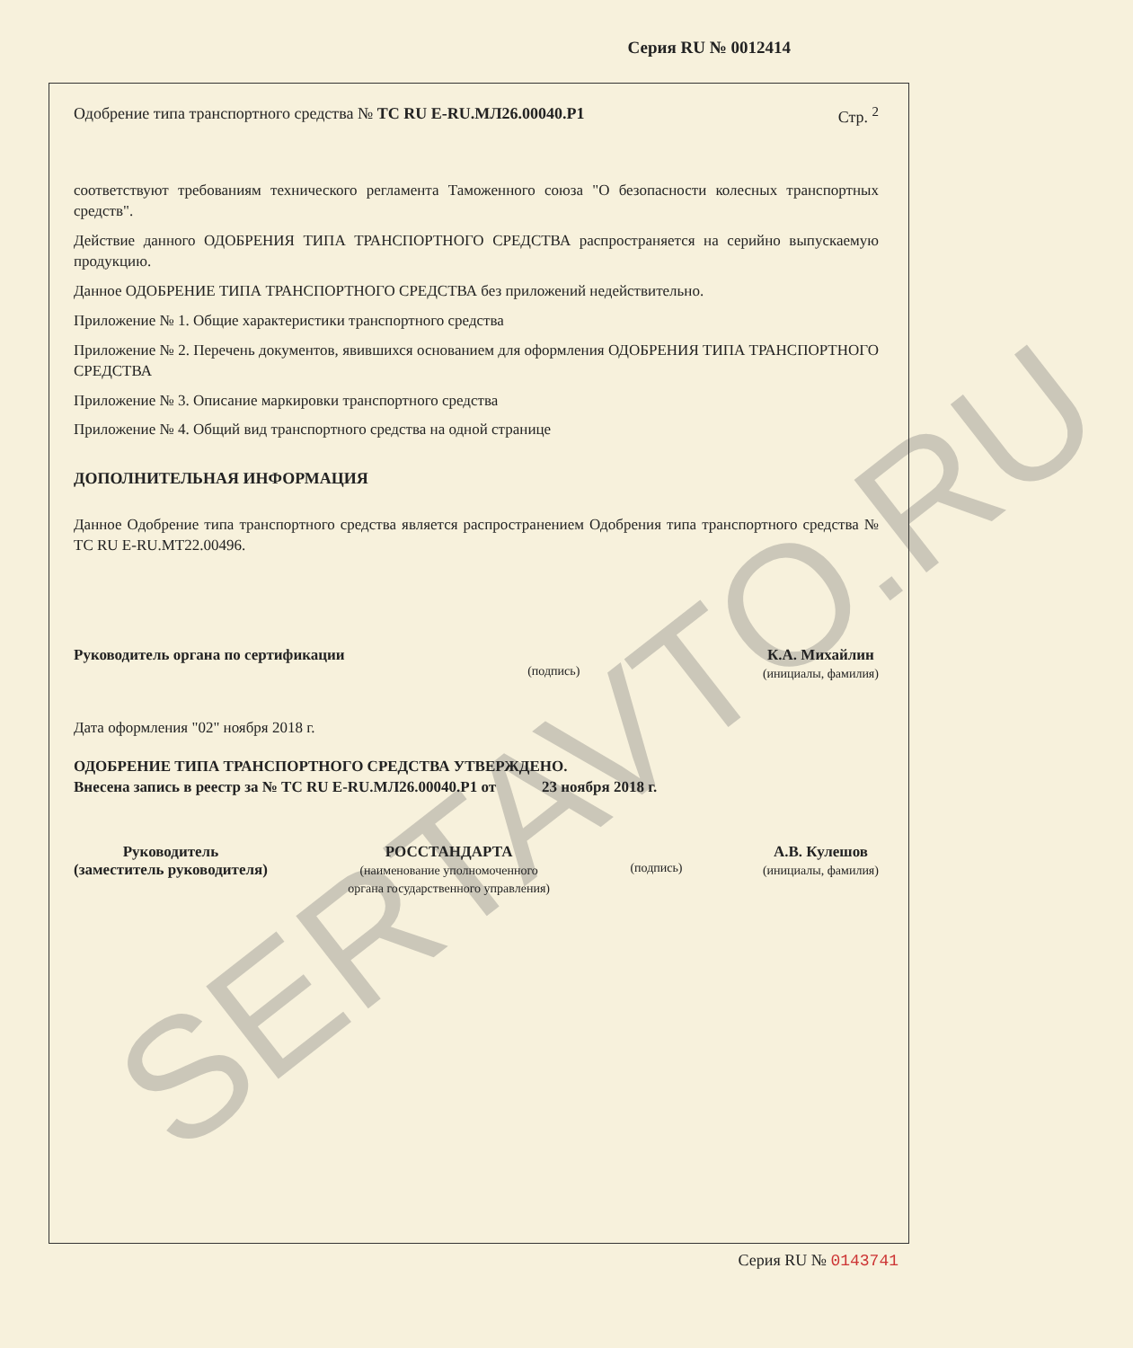SERTAVTO.RU
Серия RU № 0012414
Одобрение типа транспортного средства № ТС RU E-RU.МЛ26.00040.Р1 Стр. <sup>2</sup>
соответствуют требованиям технического регламента Таможенного союза "О безопасности колесных транспортных средств".
Действие данного ОДОБРЕНИЯ ТИПА ТРАНСПОРТНОГО СРЕДСТВА распространяется на серийно выпускаемую продукцию.
Данное ОДОБРЕНИЕ ТИПА ТРАНСПОРТНОГО СРЕДСТВА без приложений недействительно.
Приложение № 1. Общие характеристики транспортного средства
Приложение № 2. Перечень документов, явившихся основанием для оформления ОДОБРЕНИЯ ТИПА ТРАНСПОРТНОГО СРЕДСТВА
Приложение № 3. Описание маркировки транспортного средства
Приложение № 4. Общий вид транспортного средства на одной странице
ДОПОЛНИТЕЛЬНАЯ ИНФОРМАЦИЯ
Данное Одобрение типа транспортного средства является распространением Одобрения типа транспортного средства № ТС RU E-RU.МТ22.00496.
Руководитель органа по сертификации (подпись) К.А. Михайлин
(инициалы, фамилия)
Дата оформления "02" ноября 2018 г.
ОДОБРЕНИЕ ТИПА ТРАНСПОРТНОГО СРЕДСТВА УТВЕРЖДЕНО.
Внесена запись в реестр за № ТС RU E-RU.МЛ26.00040.Р1 от 23 ноября 2018 г.
Руководитель
(заместитель руководителя) РОССТАНДАРТА
(наименование уполномоченного
органа государственного управления) (подпись) А.В. Кулешов
(инициалы, фамилия)
Серия RU № 0143741